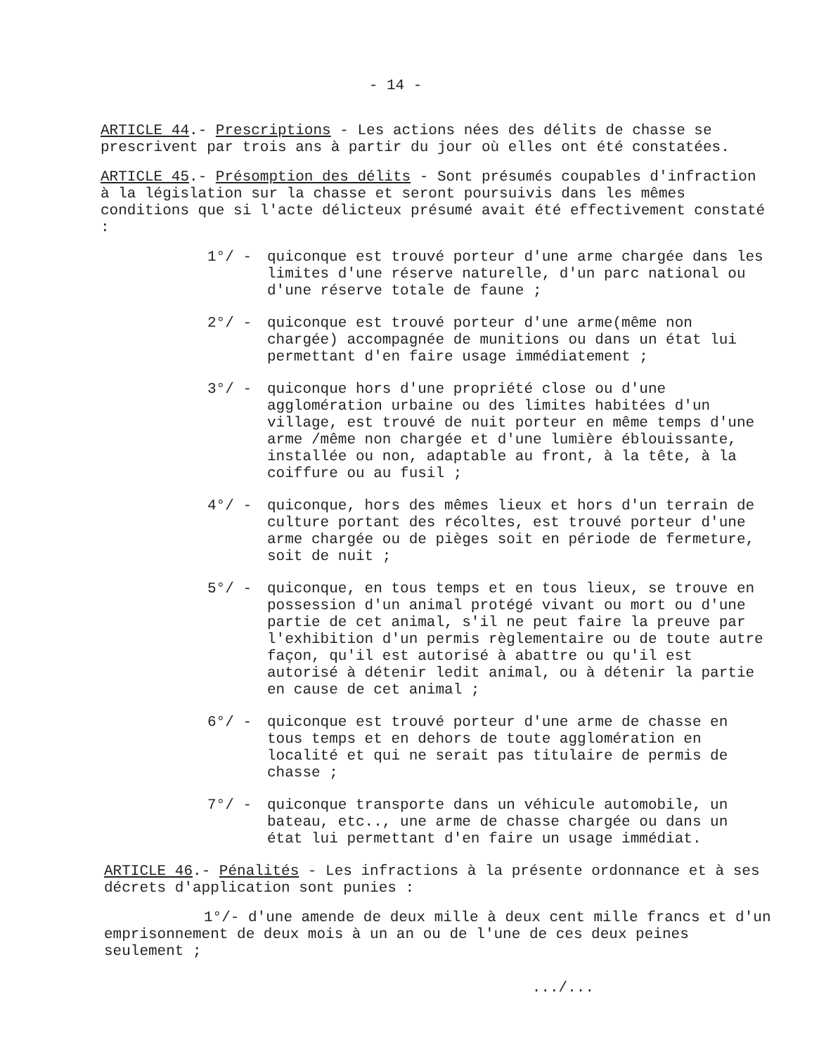- 14 -
ARTICLE 44.- Prescriptions - Les actions nées des délits de chasse se prescrivent par trois ans à partir du jour où elles ont été constatées.
ARTICLE 45.- Présomption des délits - Sont présumés coupables d'infraction à la législation sur la chasse et seront poursuivis dans les mêmes conditions que si l'acte délicteux présumé avait été effectivement constaté :
1°/ - quiconque est trouvé porteur d'une arme chargée dans les limites d'une réserve naturelle, d'un parc national ou d'une réserve totale de faune ;
2°/ - quiconque est trouvé porteur d'une arme(même non chargée) accompagnée de munitions ou dans un état lui permettant d'en faire usage immédiatement ;
3°/ - quiconque hors d'une propriété close ou d'une agglomération urbaine ou des limites habitées d'un village, est trouvé de nuit porteur en même temps d'une arme /même non chargée et d'une lumière éblouissante, installée ou non, adaptable au front, à la tête, à la coiffure ou au fusil ;
4°/ - quiconque, hors des mêmes lieux et hors d'un terrain de culture portant des récoltes, est trouvé porteur d'une arme chargée ou de pièges soit en période de fermeture, soit de nuit ;
5°/ - quiconque, en tous temps et en tous lieux, se trouve en possession d'un animal protégé vivant ou mort ou d'une partie de cet animal, s'il ne peut faire la preuve par l'exhibition d'un permis règlementaire ou de toute autre façon, qu'il est autorisé à abattre ou qu'il est autorisé à détenir ledit animal, ou à détenir la partie en cause de cet animal ;
6°/ - quiconque est trouvé porteur d'une arme de chasse en tous temps et en dehors de toute agglomération en localité et qui ne serait pas titulaire de permis de chasse ;
7°/ - quiconque transporte dans un véhicule automobile, un bateau, etc.., une arme de chasse chargée ou dans un état lui permettant d'en faire un usage immédiat.
ARTICLE 46.- Pénalités - Les infractions à la présente ordonnance et à ses décrets d'application sont punies :
1°/- d'une amende de deux mille à deux cent mille francs et d'un emprisonnement de deux mois à un an ou de l'une de ces deux peines seulement ;
.../...